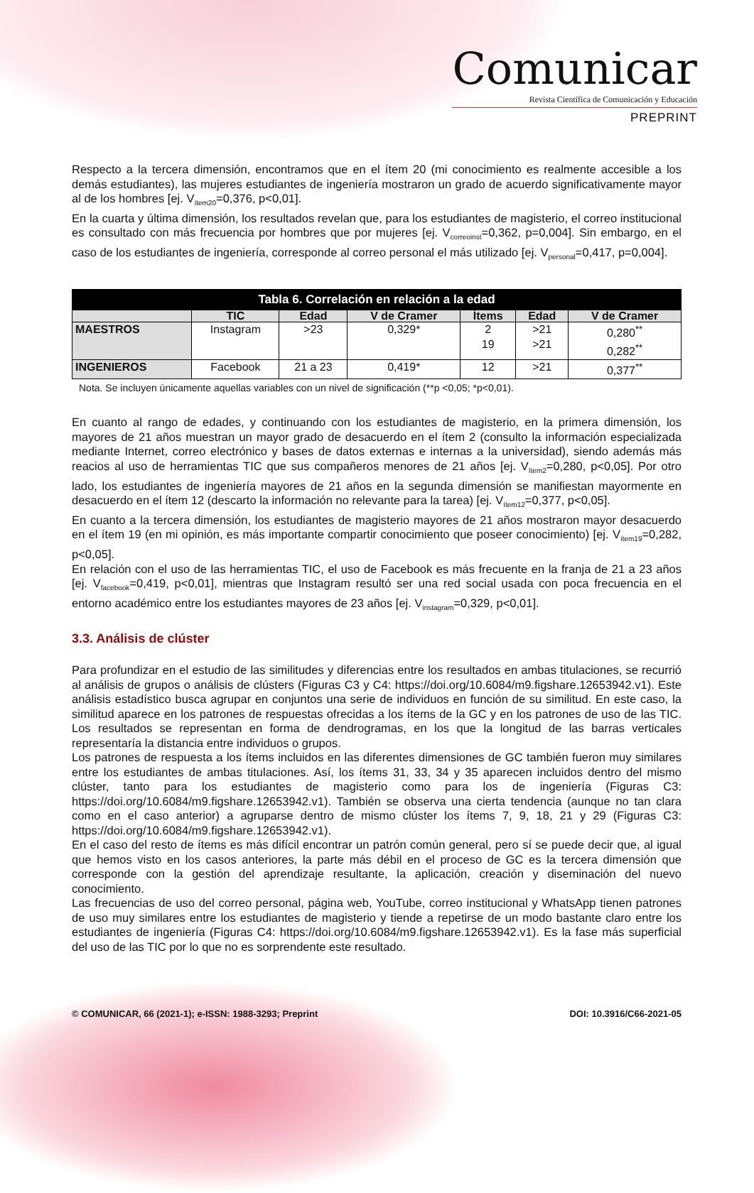Comunicar
Revista Científica de Comunicación y Educación
PREPRINT
Respecto a la tercera dimensión, encontramos que en el ítem 20 (mi conocimiento es realmente accesible a los demás estudiantes), las mujeres estudiantes de ingeniería mostraron un grado de acuerdo significativamente mayor al de los hombres [ej. V<sub>ítem20</sub>=0,376, p<0,01].
En la cuarta y última dimensión, los resultados revelan que, para los estudiantes de magisterio, el correo institucional es consultado con más frecuencia por hombres que por mujeres [ej. V<sub>correoinst</sub>=0,362, p=0,004]. Sin embargo, en el caso de los estudiantes de ingeniería, corresponde al correo personal el más utilizado [ej. V<sub>personal</sub>=0,417, p=0,004].
| Tabla 6. Correlación en relación a la edad | | | | | | |
| --- | --- | --- | --- | --- | --- | --- |
| | TIC | Edad | V de Cramer | Ítems | Edad | V de Cramer |
| MAESTROS | Instagram | >23 | 0,329* | 2 19 | >21 >21 | 0,280<sup>**</sup> 0,282<sup>**</sup> |
| INGENIEROS | Facebook | 21 a 23 | 0,419* | 12 | >21 | 0,377<sup>**</sup> |
Nota. Se incluyen únicamente aquellas variables con un nivel de significación (**p <0,05; *p<0,01).
En cuanto al rango de edades, y continuando con los estudiantes de magisterio, en la primera dimensión, los mayores de 21 años muestran un mayor grado de desacuerdo en el ítem 2 (consulto la información especializada mediante Internet, correo electrónico y bases de datos externas e internas a la universidad), siendo además más reacios al uso de herramientas TIC que sus compañeros menores de 21 años [ej. V<sub>ítem2</sub>=0,280, p<0,05]. Por otro lado, los estudiantes de ingeniería mayores de 21 años en la segunda dimensión se manifiestan mayormente en desacuerdo en el ítem 12 (descarto la información no relevante para la tarea) [ej. V<sub>ítem12</sub>=0,377, p<0,05].
En cuanto a la tercera dimensión, los estudiantes de magisterio mayores de 21 años mostraron mayor desacuerdo en el ítem 19 (en mi opinión, es más importante compartir conocimiento que poseer conocimiento) [ej. V<sub>ítem19</sub>=0,282, p<0,05].
En relación con el uso de las herramientas TIC, el uso de Facebook es más frecuente en la franja de 21 a 23 años [ej. V<sub>facebook</sub>=0,419, p<0,01], mientras que Instagram resultó ser una red social usada con poca frecuencia en el entorno académico entre los estudiantes mayores de 23 años [ej. V<sub>instagram</sub>=0,329, p<0,01].
3.3. Análisis de clúster
Para profundizar en el estudio de las similitudes y diferencias entre los resultados en ambas titulaciones, se recurrió al análisis de grupos o análisis de clústers (Figuras C3 y C4: https://doi.org/10.6084/m9.figshare.12653942.v1). Este análisis estadístico busca agrupar en conjuntos una serie de individuos en función de su similitud. En este caso, la similitud aparece en los patrones de respuestas ofrecidas a los ítems de la GC y en los patrones de uso de las TIC. Los resultados se representan en forma de dendrogramas, en los que la longitud de las barras verticales representaría la distancia entre individuos o grupos.
Los patrones de respuesta a los ítems incluidos en las diferentes dimensiones de GC también fueron muy similares entre los estudiantes de ambas titulaciones. Así, los ítems 31, 33, 34 y 35 aparecen incluidos dentro del mismo clúster, tanto para los estudiantes de magisterio como para los de ingeniería (Figuras C3: https://doi.org/10.6084/m9.figshare.12653942.v1). También se observa una cierta tendencia (aunque no tan clara como en el caso anterior) a agruparse dentro de mismo clúster los ítems 7, 9, 18, 21 y 29 (Figuras C3: https://doi.org/10.6084/m9.figshare.12653942.v1).
En el caso del resto de ítems es más difícil encontrar un patrón común general, pero sí se puede decir que, al igual que hemos visto en los casos anteriores, la parte más débil en el proceso de GC es la tercera dimensión que corresponde con la gestión del aprendizaje resultante, la aplicación, creación y diseminación del nuevo conocimiento.
Las frecuencias de uso del correo personal, página web, YouTube, correo institucional y WhatsApp tienen patrones de uso muy similares entre los estudiantes de magisterio y tiende a repetirse de un modo bastante claro entre los estudiantes de ingeniería (Figuras C4: https://doi.org/10.6084/m9.figshare.12653942.v1). Es la fase más superficial del uso de las TIC por lo que no es sorprendente este resultado.
© COMUNICAR, 66 (2021-1); e-ISSN: 1988-3293; Preprint DOI: 10.3916/C66-2021-05